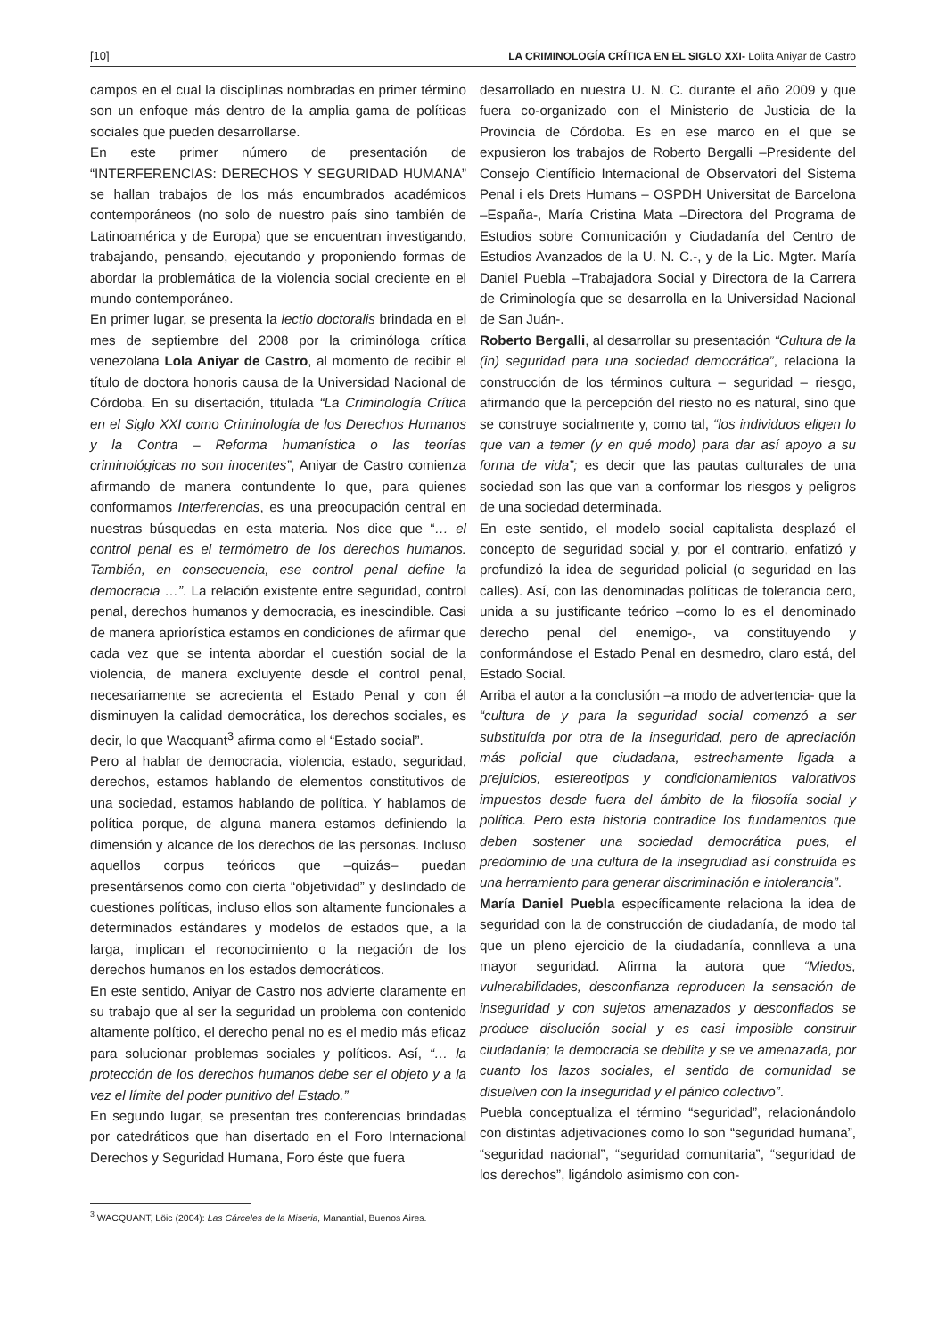[10] LA CRIMINOLOGÍA CRÍTICA EN EL SIGLO XXI- Lolita Aniyar de Castro
campos en el cual la disciplinas nombradas en primer término son un enfoque más dentro de la amplia gama de políticas sociales que pueden desarrollarse.
En este primer número de presentación de “INTERFERENCIAS: DERECHOS Y SEGURIDAD HUMANA” se hallan trabajos de los más encumbrados académicos contemporáneos (no solo de nuestro país sino también de Latinoamérica y de Europa) que se encuentran investigando, trabajando, pensando, ejecutando y proponiendo formas de abordar la problemática de la violencia social creciente en el mundo contemporáneo.
En primer lugar, se presenta la lectio doctoralis brindada en el mes de septiembre del 2008 por la criminóloga crítica venezolana Lola Aniyar de Castro, al momento de recibir el título de doctora honoris causa de la Universidad Nacional de Córdoba. En su disertación, titulada “La Criminología Crítica en el Siglo XXI como Criminología de los Derechos Humanos y la Contra – Reforma humanística o las teorías criminológicas no son inocentes”, Aniyar de Castro comienza afirmando de manera contundente lo que, para quienes conformamos Interferencias, es una preocupación central en nuestras búsquedas en esta materia. Nos dice que “… el control penal es el termómetro de los derechos humanos. También, en consecuencia, ese control penal define la democracia …”. La relación existente entre seguridad, control penal, derechos humanos y democracia, es inescindible. Casi de manera apriorística estamos en condiciones de afirmar que cada vez que se intenta abordar el cuestión social de la violencia, de manera excluyente desde el control penal, necesariamente se acrecienta el Estado Penal y con él disminuyen la calidad democrática, los derechos sociales, es decir, lo que Wacquant<sup>3</sup> afirma como el “Estado social”.
Pero al hablar de democracia, violencia, estado, seguridad, derechos, estamos hablando de elementos constitutivos de una sociedad, estamos hablando de política. Y hablamos de política porque, de alguna manera estamos definiendo la dimensión y alcance de los derechos de las personas. Incluso aquellos corpus teóricos que –quizás– puedan presentársenos como con cierta “objetividad” y deslindado de cuestiones políticas, incluso ellos son altamente funcionales a determinados estándares y modelos de estados que, a la larga, implican el reconocimiento o la negación de los derechos humanos en los estados democráticos.
En este sentido, Aniyar de Castro nos advierte claramente en su trabajo que al ser la seguridad un problema con contenido altamente político, el derecho penal no es el medio más eficaz para solucionar problemas sociales y políticos. Así, “… la protección de los derechos humanos debe ser el objeto y a la vez el límite del poder punitivo del Estado.”
En segundo lugar, se presentan tres conferencias brindadas por catedráticos que han disertado en el Foro Internacional Derechos y Seguridad Humana, Foro éste que fuera
desarrollado en nuestra U. N. C. durante el año 2009 y que fuera co-organizado con el Ministerio de Justicia de la Provincia de Córdoba. Es en ese marco en el que se expusieron los trabajos de Roberto Bergalli –Presidente del Consejo Científicio Internacional de Observatori del Sistema Penal i els Drets Humans – OSPDH Universitat de Barcelona –España-, María Cristina Mata –Directora del Programa de Estudios sobre Comunicación y Ciudadanía del Centro de Estudios Avanzados de la U. N. C.-, y de la Lic. Mgter. María Daniel Puebla –Trabajadora Social y Directora de la Carrera de Criminología que se desarrolla en la Universidad Nacional de San Juán-.
Roberto Bergalli, al desarrollar su presentación “Cultura de la (in) seguridad para una sociedad democrática”, relaciona la construcción de los términos cultura – seguridad – riesgo, afirmando que la percepción del riesto no es natural, sino que se construye socialmente y, como tal, “los individuos eligen lo que van a temer (y en qué modo) para dar así apoyo a su forma de vida”; es decir que las pautas culturales de una sociedad son las que van a conformar los riesgos y peligros de una sociedad determinada.
En este sentido, el modelo social capitalista desplazó el concepto de seguridad social y, por el contrario, enfatizó y profundizó la idea de seguridad policial (o seguridad en las calles). Así, con las denominadas políticas de tolerancia cero, unida a su justificante teórico –como lo es el denominado derecho penal del enemigo-, va constituyendo y conformándose el Estado Penal en desmedro, claro está, del Estado Social.
Arriba el autor a la conclusión –a modo de advertencia- que la “cultura de y para la seguridad social comenzó a ser substituída por otra de la inseguridad, pero de apreciación más policial que ciudadana, estrechamente ligada a prejuicios, estereotipos y condicionamientos valorativos impuestos desde fuera del ámbito de la filosofía social y política. Pero esta historia contradice los fundamentos que deben sostener una sociedad democrática pues, el predominio de una cultura de la insegrudiad así construída es una herramiento para generar discriminación e intolerancia”.
María Daniel Puebla específicamente relaciona la idea de seguridad con la de construcción de ciudadanía, de modo tal que un pleno ejercicio de la ciudadanía, connlleva a una mayor seguridad. Afirma la autora que “Miedos, vulnerabilidades, desconfianza reproducen la sensación de inseguridad y con sujetos amenazados y desconfiados se produce disolución social y es casi imposible construir ciudadanía; la democracia se debilita y se ve amenazada, por cuanto los lazos sociales, el sentido de comunidad se disuelven con la inseguridad y el pánico colectivo”.
Puebla conceptualiza el término “seguridad”, relacionándolo con distintas adjetivaciones como lo son “seguridad humana”, “seguridad nacional”, “seguridad comunitaria”, “seguridad de los derechos”, ligándolo asimismo con con-
<sup>3</sup> WACQUANT, Löic (2004): Las Cárceles de la Miseria, Manantial, Buenos Aires.